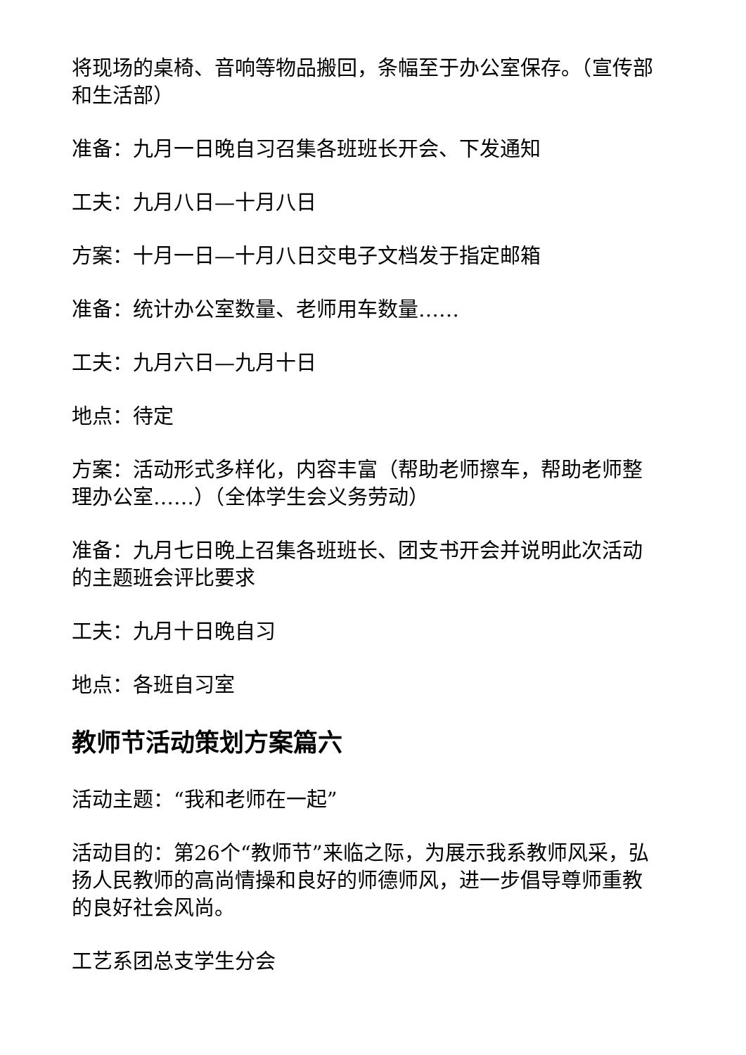将现场的桌椅、音响等物品搬回，条幅至于办公室保存。（宣传部和生活部）
准备：九月一日晚自习召集各班班长开会、下发通知
工夫：九月八日—十月八日
方案：十月一日—十月八日交电子文档发于指定邮箱
准备：统计办公室数量、老师用车数量……
工夫：九月六日—九月十日
地点：待定
方案：活动形式多样化，内容丰富（帮助老师擦车，帮助老师整理办公室……）（全体学生会义务劳动）
准备：九月七日晚上召集各班班长、团支书开会并说明此次活动的主题班会评比要求
工夫：九月十日晚自习
地点：各班自习室
教师节活动策划方案篇六
活动主题：“我和老师在一起”
活动目的：第26个“教师节”来临之际，为展示我系教师风采，弘扬人民教师的高尚情操和良好的师德师风，进一步倡导尊师重教的良好社会风尚。
工艺系团总支学生分会